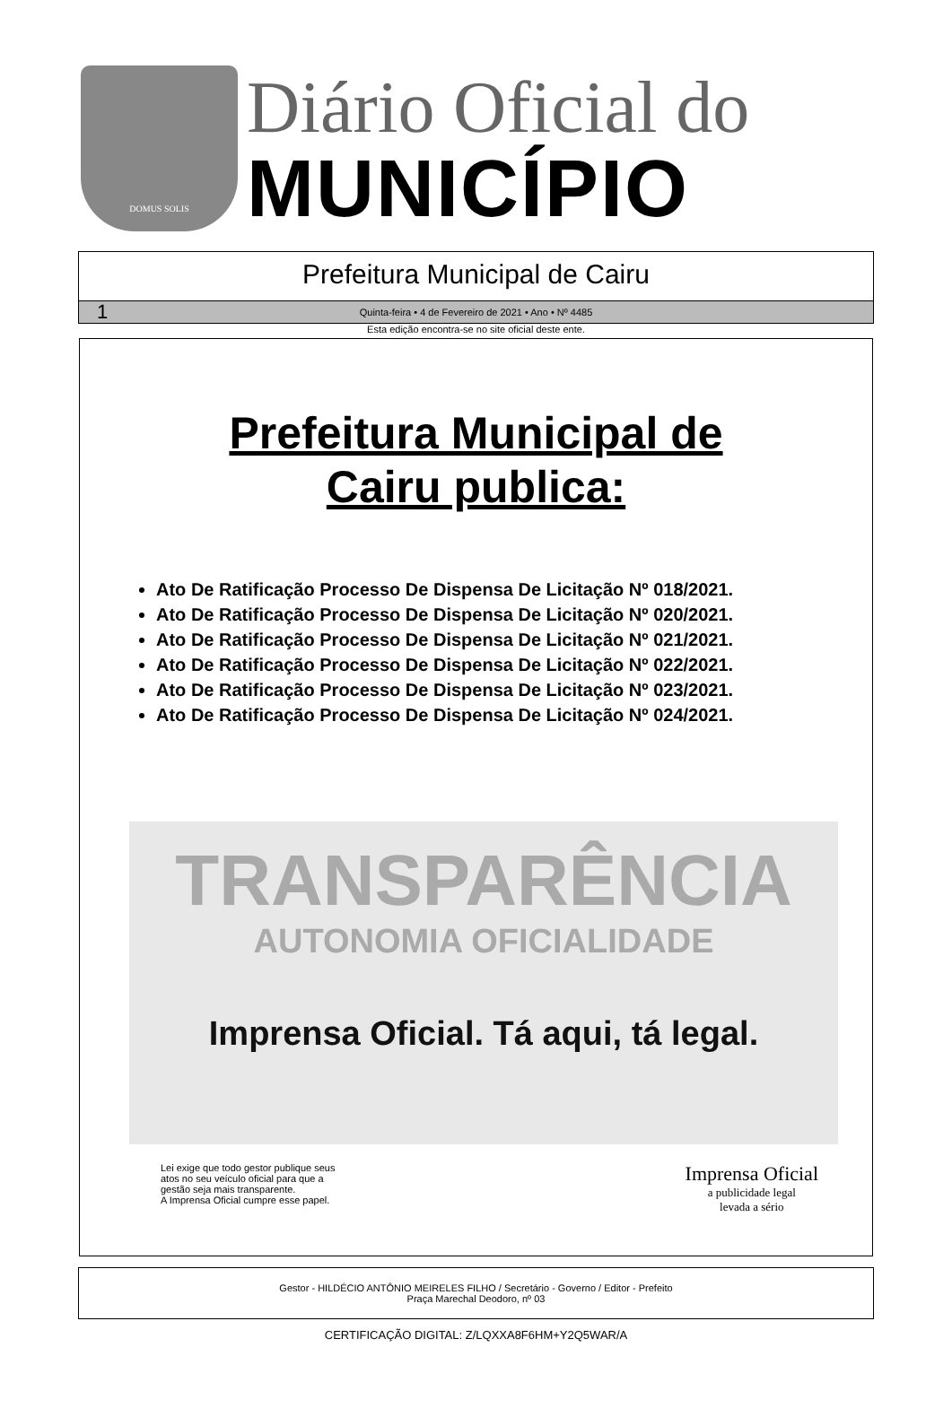DOMUS SOLIS
Diário Oficial do
MUNICÍPIO
Prefeitura Municipal de Cairu
1 Quinta-feira • 4 de Fevereiro de 2021 • Ano • Nº 4485
Esta edição encontra-se no site oficial deste ente.
Prefeitura Municipal de
Cairu publica:
Ato De Ratificação Processo De Dispensa De Licitação Nº 018/2021.
Ato De Ratificação Processo De Dispensa De Licitação Nº 020/2021.
Ato De Ratificação Processo De Dispensa De Licitação Nº 021/2021.
Ato De Ratificação Processo De Dispensa De Licitação Nº 022/2021.
Ato De Ratificação Processo De Dispensa De Licitação Nº 023/2021.
Ato De Ratificação Processo De Dispensa De Licitação Nº 024/2021.
TRANSPARÊNCIA
AUTONOMIA OFICIALIDADE
Imprensa Oficial. Tá aqui, tá legal.
Lei exige que todo gestor publique seus
atos no seu veículo oficial para que a
gestão seja mais transparente.
A Imprensa Oficial cumpre esse papel.
Imprensa Oficial
a publicidade legal
levada a sério
Gestor - HILDÉCIO ANTÔNIO MEIRELES FILHO / Secretário - Governo / Editor - Prefeito
Praça Marechal Deodoro, nº 03
CERTIFICAÇÃO DIGITAL: Z/LQXXA8F6HM+Y2Q5WAR/A